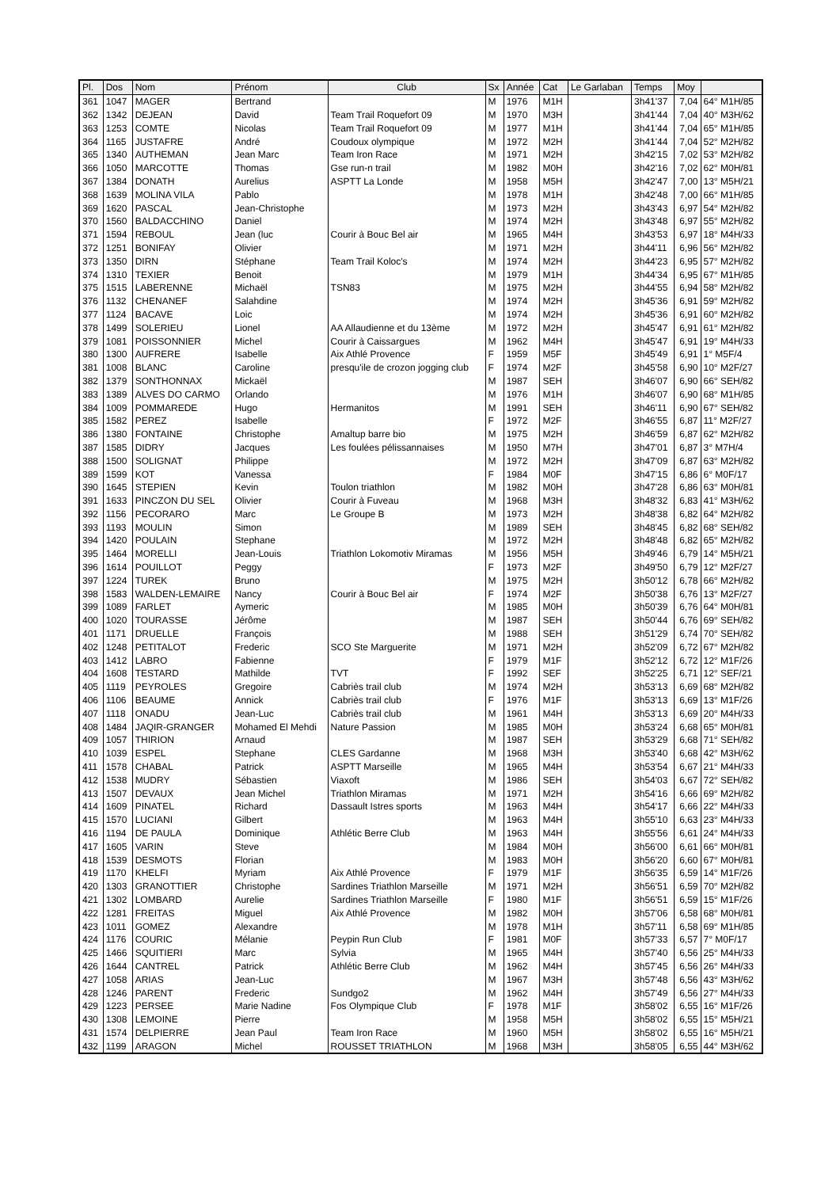| Pl. | Dos | Nom | Prénom | Club | Sx | Année | Cat | Le Garlaban | Temps | Moy | |
| --- | --- | --- | --- | --- | --- | --- | --- | --- | --- | --- | --- |
| 361 | 1047 | MAGER | Bertrand | | M | 1976 | M1H | | 3h41'37 | 7,04 | 64° M1H/85 |
| 362 | 1342 | DEJEAN | David | Team Trail Roquefort 09 | M | 1970 | M3H | | 3h41'44 | 7,04 | 40° M3H/62 |
| 363 | 1253 | COMTE | Nicolas | Team Trail Roquefort 09 | M | 1977 | M1H | | 3h41'44 | 7,04 | 65° M1H/85 |
| 364 | 1165 | JUSTAFRE | André | Coudoux olympique | M | 1972 | M2H | | 3h41'44 | 7,04 | 52° M2H/82 |
| 365 | 1340 | AUTHEMAN | Jean Marc | Team Iron Race | M | 1971 | M2H | | 3h42'15 | 7,02 | 53° M2H/82 |
| 366 | 1050 | MARCOTTE | Thomas | Gse run-n trail | M | 1982 | M0H | | 3h42'16 | 7,02 | 62° M0H/81 |
| 367 | 1384 | DONATH | Aurelius | ASPTT La Londe | M | 1958 | M5H | | 3h42'47 | 7,00 | 13° M5H/21 |
| 368 | 1639 | MOLINA VILA | Pablo | | M | 1978 | M1H | | 3h42'48 | 7,00 | 66° M1H/85 |
| 369 | 1620 | PASCAL | Jean-Christophe | | M | 1973 | M2H | | 3h43'43 | 6,97 | 54° M2H/82 |
| 370 | 1560 | BALDACCHINO | Daniel | | M | 1974 | M2H | | 3h43'48 | 6,97 | 55° M2H/82 |
| 371 | 1594 | REBOUL | Jean (luc | Courir à Bouc Bel air | M | 1965 | M4H | | 3h43'53 | 6,97 | 18° M4H/33 |
| 372 | 1251 | BONIFAY | Olivier | | M | 1971 | M2H | | 3h44'11 | 6,96 | 56° M2H/82 |
| 373 | 1350 | DIRN | Stéphane | Team Trail Koloc's | M | 1974 | M2H | | 3h44'23 | 6,95 | 57° M2H/82 |
| 374 | 1310 | TEXIER | Benoit | | M | 1979 | M1H | | 3h44'34 | 6,95 | 67° M1H/85 |
| 375 | 1515 | LABERENNE | Michaël | TSN83 | M | 1975 | M2H | | 3h44'55 | 6,94 | 58° M2H/82 |
| 376 | 1132 | CHENANEF | Salahdine | | M | 1974 | M2H | | 3h45'36 | 6,91 | 59° M2H/82 |
| 377 | 1124 | BACAVE | Loic | | M | 1974 | M2H | | 3h45'36 | 6,91 | 60° M2H/82 |
| 378 | 1499 | SOLERIEU | Lionel | AA Allaudienne et du 13ème | M | 1972 | M2H | | 3h45'47 | 6,91 | 61° M2H/82 |
| 379 | 1081 | POISSONNIER | Michel | Courir à Caissargues | M | 1962 | M4H | | 3h45'47 | 6,91 | 19° M4H/33 |
| 380 | 1300 | AUFRERE | Isabelle | Aix Athlé Provence | F | 1959 | M5F | | 3h45'49 | 6,91 | 1° M5F/4 |
| 381 | 1008 | BLANC | Caroline | presqu'ile de crozon jogging club | F | 1974 | M2F | | 3h45'58 | 6,90 | 10° M2F/27 |
| 382 | 1379 | SONTHONNAX | Mickaël | | M | 1987 | SEH | | 3h46'07 | 6,90 | 66° SEH/82 |
| 383 | 1389 | ALVES DO CARMO | Orlando | | M | 1976 | M1H | | 3h46'07 | 6,90 | 68° M1H/85 |
| 384 | 1009 | POMMAREDE | Hugo | Hermanitos | M | 1991 | SEH | | 3h46'11 | 6,90 | 67° SEH/82 |
| 385 | 1582 | PEREZ | Isabelle | | F | 1972 | M2F | | 3h46'55 | 6,87 | 11° M2F/27 |
| 386 | 1380 | FONTAINE | Christophe | Amaltup barre bio | M | 1975 | M2H | | 3h46'59 | 6,87 | 62° M2H/82 |
| 387 | 1585 | DIDRY | Jacques | Les foulées pélissannaises | M | 1950 | M7H | | 3h47'01 | 6,87 | 3° M7H/4 |
| 388 | 1500 | SOLIGNAT | Philippe | | M | 1972 | M2H | | 3h47'09 | 6,87 | 63° M2H/82 |
| 389 | 1599 | KOT | Vanessa | | F | 1984 | M0F | | 3h47'15 | 6,86 | 6° M0F/17 |
| 390 | 1645 | STEPIEN | Kevin | Toulon triathlon | M | 1982 | M0H | | 3h47'28 | 6,86 | 63° M0H/81 |
| 391 | 1633 | PINCZON DU SEL | Olivier | Courir à Fuveau | M | 1968 | M3H | | 3h48'32 | 6,83 | 41° M3H/62 |
| 392 | 1156 | PECORARO | Marc | Le Groupe B | M | 1973 | M2H | | 3h48'38 | 6,82 | 64° M2H/82 |
| 393 | 1193 | MOULIN | Simon | | M | 1989 | SEH | | 3h48'45 | 6,82 | 68° SEH/82 |
| 394 | 1420 | POULAIN | Stephane | | M | 1972 | M2H | | 3h48'48 | 6,82 | 65° M2H/82 |
| 395 | 1464 | MORELLI | Jean-Louis | Triathlon Lokomotiv Miramas | M | 1956 | M5H | | 3h49'46 | 6,79 | 14° M5H/21 |
| 396 | 1614 | POUILLOT | Peggy | | F | 1973 | M2F | | 3h49'50 | 6,79 | 12° M2F/27 |
| 397 | 1224 | TUREK | Bruno | | M | 1975 | M2H | | 3h50'12 | 6,78 | 66° M2H/82 |
| 398 | 1583 | WALDEN-LEMAIRE | Nancy | Courir à Bouc Bel air | F | 1974 | M2F | | 3h50'38 | 6,76 | 13° M2F/27 |
| 399 | 1089 | FARLET | Aymeric | | M | 1985 | M0H | | 3h50'39 | 6,76 | 64° M0H/81 |
| 400 | 1020 | TOURASSE | Jérôme | | M | 1987 | SEH | | 3h50'44 | 6,76 | 69° SEH/82 |
| 401 | 1171 | DRUELLE | François | | M | 1988 | SEH | | 3h51'29 | 6,74 | 70° SEH/82 |
| 402 | 1248 | PETITALOT | Frederic | SCO Ste Marguerite | M | 1971 | M2H | | 3h52'09 | 6,72 | 67° M2H/82 |
| 403 | 1412 | LABRO | Fabienne | | F | 1979 | M1F | | 3h52'12 | 6,72 | 12° M1F/26 |
| 404 | 1608 | TESTARD | Mathilde | TVT | F | 1992 | SEF | | 3h52'25 | 6,71 | 12° SEF/21 |
| 405 | 1119 | PEYROLES | Gregoire | Cabriès trail club | M | 1974 | M2H | | 3h53'13 | 6,69 | 68° M2H/82 |
| 406 | 1106 | BEAUME | Annick | Cabriès trail club | F | 1976 | M1F | | 3h53'13 | 6,69 | 13° M1F/26 |
| 407 | 1118 | ONADU | Jean-Luc | Cabriès trail club | M | 1961 | M4H | | 3h53'13 | 6,69 | 20° M4H/33 |
| 408 | 1484 | JAQIR-GRANGER | Mohamed El Mehdi | Nature Passion | M | 1985 | M0H | | 3h53'24 | 6,68 | 65° M0H/81 |
| 409 | 1057 | THIRION | Arnaud | | M | 1987 | SEH | | 3h53'29 | 6,68 | 71° SEH/82 |
| 410 | 1039 | ESPEL | Stephane | CLES Gardanne | M | 1968 | M3H | | 3h53'40 | 6,68 | 42° M3H/62 |
| 411 | 1578 | CHABAL | Patrick | ASPTT Marseille | M | 1965 | M4H | | 3h53'54 | 6,67 | 21° M4H/33 |
| 412 | 1538 | MUDRY | Sébastien | Viaxoft | M | 1986 | SEH | | 3h54'03 | 6,67 | 72° SEH/82 |
| 413 | 1507 | DEVAUX | Jean Michel | Triathlon Miramas | M | 1971 | M2H | | 3h54'16 | 6,66 | 69° M2H/82 |
| 414 | 1609 | PINATEL | Richard | Dassault Istres sports | M | 1963 | M4H | | 3h54'17 | 6,66 | 22° M4H/33 |
| 415 | 1570 | LUCIANI | Gilbert | | M | 1963 | M4H | | 3h55'10 | 6,63 | 23° M4H/33 |
| 416 | 1194 | DE PAULA | Dominique | Athlétic Berre Club | M | 1963 | M4H | | 3h55'56 | 6,61 | 24° M4H/33 |
| 417 | 1605 | VARIN | Steve | | M | 1984 | M0H | | 3h56'00 | 6,61 | 66° M0H/81 |
| 418 | 1539 | DESMOTS | Florian | | M | 1983 | M0H | | 3h56'20 | 6,60 | 67° M0H/81 |
| 419 | 1170 | KHELFI | Myriam | Aix Athlé Provence | F | 1979 | M1F | | 3h56'35 | 6,59 | 14° M1F/26 |
| 420 | 1303 | GRANOTTIER | Christophe | Sardines Triathlon Marseille | M | 1971 | M2H | | 3h56'51 | 6,59 | 70° M2H/82 |
| 421 | 1302 | LOMBARD | Aurelie | Sardines Triathlon Marseille | F | 1980 | M1F | | 3h56'51 | 6,59 | 15° M1F/26 |
| 422 | 1281 | FREITAS | Miguel | Aix Athlé Provence | M | 1982 | M0H | | 3h57'06 | 6,58 | 68° M0H/81 |
| 423 | 1011 | GOMEZ | Alexandre | | M | 1978 | M1H | | 3h57'11 | 6,58 | 69° M1H/85 |
| 424 | 1176 | COURIC | Mélanie | Peypin Run Club | F | 1981 | M0F | | 3h57'33 | 6,57 | 7° M0F/17 |
| 425 | 1466 | SQUITIERI | Marc | Sylvia | M | 1965 | M4H | | 3h57'40 | 6,56 | 25° M4H/33 |
| 426 | 1644 | CANTREL | Patrick | Athlétic Berre Club | M | 1962 | M4H | | 3h57'45 | 6,56 | 26° M4H/33 |
| 427 | 1058 | ARIAS | Jean-Luc | | M | 1967 | M3H | | 3h57'48 | 6,56 | 43° M3H/62 |
| 428 | 1246 | PARENT | Frederic | Sundgo2 | M | 1962 | M4H | | 3h57'49 | 6,56 | 27° M4H/33 |
| 429 | 1223 | PERSEE | Marie Nadine | Fos Olympique Club | F | 1978 | M1F | | 3h58'02 | 6,55 | 16° M1F/26 |
| 430 | 1308 | LEMOINE | Pierre | | M | 1958 | M5H | | 3h58'02 | 6,55 | 15° M5H/21 |
| 431 | 1574 | DELPIERRE | Jean Paul | Team Iron Race | M | 1960 | M5H | | 3h58'02 | 6,55 | 16° M5H/21 |
| 432 | 1199 | ARAGON | Michel | ROUSSET TRIATHLON | M | 1968 | M3H | | 3h58'05 | 6,55 | 44° M3H/62 |